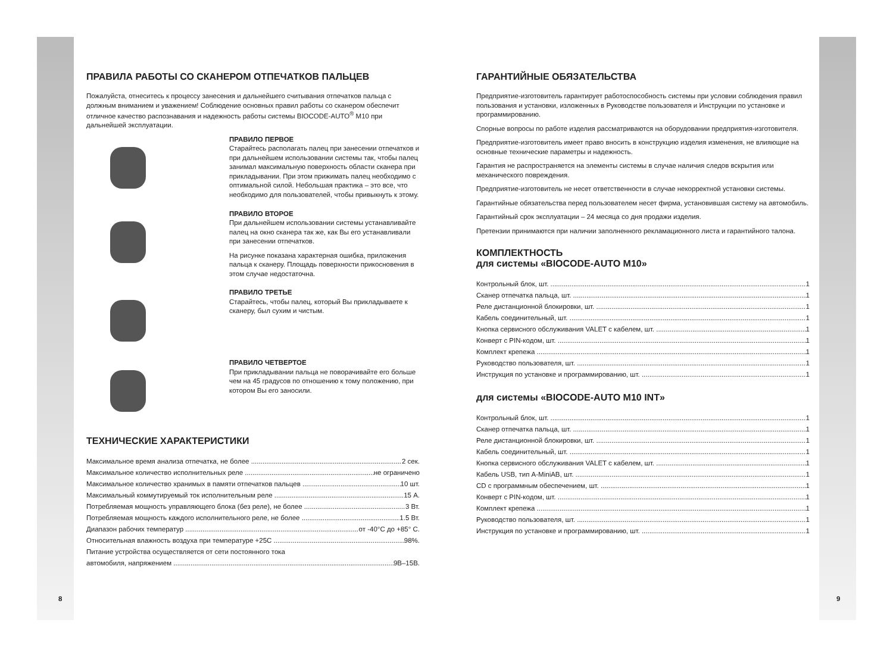ПРАВИЛА РАБОТЫ СО СКАНЕРОМ ОТПЕЧАТКОВ ПАЛЬЦЕВ
Пожалуйста, отнеситесь к процессу занесения и дальнейшего считывания отпечатков пальца с должным вниманием и уважением! Соблюдение основных правил работы со сканером обеспечит отличное качество распознавания и надежность работы системы BIOCODE-AUTO<sup>®</sup> M10 при дальнейшей эксплуатации.
ПРАВИЛО ПЕРВОЕ
Старайтесь располагать палец при занесении отпечатков и при дальнейшем использовании системы так, чтобы палец занимал максимальную поверхность области сканера при прикладывании. При этом прижимать палец необходимо с оптимальной силой. Небольшая практика – это все, что необходимо для пользователей, чтобы привыкнуть к этому.
ПРАВИЛО ВТОРОЕ
При дальнейшем использовании системы устанавливайте палец на окно сканера так же, как Вы его устанавливали при занесении отпечатков.
На рисунке показана характерная ошибка, приложения пальца к сканеру. Площадь поверхности прикосновения в этом случае недостаточна.
ПРАВИЛО ТРЕТЬЕ
Старайтесь, чтобы палец, который Вы прикладываете к сканеру, был сухим и чистым.
ПРАВИЛО ЧЕТВЕРТОЕ
При прикладывании пальца не поворачивайте его больше чем на 45 градусов по отношению к тому положению, при котором Вы его заносили.
ТЕХНИЧЕСКИЕ ХАРАКТЕРИСТИКИ
Максимальное время анализа отпечатка, не более 2 сек.
Максимальное количество исполнительных реле не ограничено
Максимальное количество хранимых в памяти отпечатков пальцев 10 шт.
Максимальный коммутируемый ток исполнительным реле 15 А.
Потребляемая мощность управляющего блока (без реле), не более 3 Вт.
Потребляемая мощность каждого исполнительного реле, не более 1.5 Вт.
Диапазон рабочих температур от -40°С до +85° С.
Относительная влажность воздуха при температуре +25С 98%.
Питание устройства осуществляется от сети постоянного тока
автомобиля, напряжением 9В–15В.
ГАРАНТИЙНЫЕ ОБЯЗАТЕЛЬСТВА
Предприятие-изготовитель гарантирует работоспособность системы при условии соблюдения правил пользования и установки, изложенных в Руководстве пользователя и Инструкции по установке и программированию.
Спорные вопросы по работе изделия рассматриваются на оборудовании предприятия-изготовителя.
Предприятие-изготовитель имеет право вносить в конструкцию изделия изменения, не влияющие на основные технические параметры и надежность.
Гарантия не распространяется на элементы системы в случае наличия следов вскрытия или механического повреждения.
Предприятие-изготовитель не несет ответственности в случае некорректной установки системы.
Гарантийные обязательства перед пользователем несет фирма, установившая систему на автомобиль.
Гарантийный срок эксплуатации – 24 месяца со дня продажи изделия.
Претензии принимаются при наличии заполненного рекламационного листа и гарантийного талона.
КОМПЛЕКТНОСТЬ
для системы «BIOCODE-AUTO M10»
Контрольный блок, шт. 1
Сканер отпечатка пальца, шт. 1
Реле дистанционной блокировки, шт. 1
Кабель соединительный, шт. 1
Кнопка сервисного обслуживания VALET с кабелем, шт. 1
Конверт с PIN-кодом, шт. 1
Комплект крепежа 1
Руководство пользователя, шт. 1
Инструкция по установке и программированию, шт. 1
для системы «BIOCODE-AUTO M10 INT»
Контрольный блок, шт. 1
Сканер отпечатка пальца, шт. 1
Реле дистанционной блокировки, шт. 1
Кабель соединительный, шт. 1
Кнопка сервисного обслуживания VALET с кабелем, шт. 1
Кабель USB, тип A-MiniAB, шт. 1
CD с программным обеспечением, шт. 1
Конверт с PIN-кодом, шт. 1
Комплект крепежа 1
Руководство пользователя, шт. 1
Инструкция по установке и программированию, шт. 1
8 9